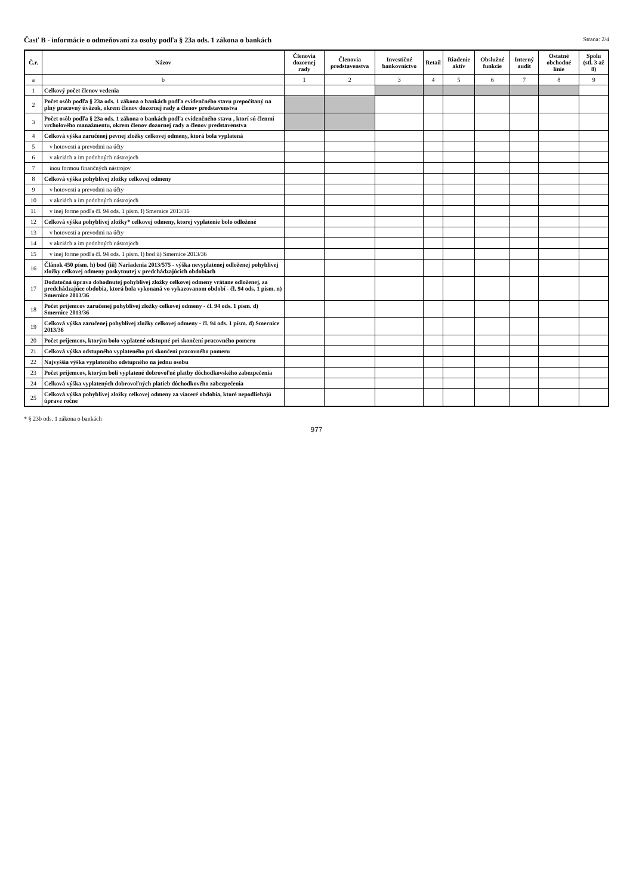Časť B - informácie o odmeňovaní za osoby podľa § 23a ods. 1 zákona o bankách
Strana: 2/4
| Č.r. | Názov | Členovia dozornej rady | Členovia predstavenstva | Investičné bankovníctvo | Retail | Riadenie aktív | Obslužné funkcie | Interný audit | Ostatné obchodné línie | Spolu (stĺ. 3 až 8) |
| --- | --- | --- | --- | --- | --- | --- | --- | --- | --- | --- |
| a | b | 1 | 2 | 3 | 4 | 5 | 6 | 7 | 8 | 9 |
| 1 | Celkový počet členov vedenia | | | | | | | | | |
| 2 | Počet osôb podľa § 23a ods. 1 zákona o bankách podľa evidenčného stavu prepočítaný na plný pracovný úväzok, okrem členov dozornej rady a členov predstavenstva | | | | | | | | | |
| 3 | Počet osôb podľa § 23a ods. 1 zákona o bankách podľa evidenčného stavu , ktorí sú členmi vrcholového manažmentu, okrem členov dozornej rady a členov predstavenstva | | | | | | | | | |
| 4 | Celková výška zaručenej pevnej zložky celkovej odmeny, ktorá bola vyplatená | | | | | | | | | |
| 5 | v hotovosti a prevodmi na účty | | | | | | | | | |
| 6 | v akciách a im podobných nástrojoch | | | | | | | | | |
| 7 | inou formou finančných nástrojov | | | | | | | | | |
| 8 | Celková výška pohyblivej zložky celkovej odmeny | | | | | | | | | |
| 9 | v hotovosti a prevodmi na účty | | | | | | | | | |
| 10 | v akciách a im podobných nástrojoch | | | | | | | | | |
| 11 | v inej forme podľa čl. 94 ods. 1 písm. l) Smernice 2013/36 | | | | | | | | | |
| 12 | Celková výška pohyblivej zložky* celkovej odmeny, ktorej vyplatenie bolo odložené | | | | | | | | | |
| 13 | v hotovosti a prevodmi na účty | | | | | | | | | |
| 14 | v akciách a im podobných nástrojoch | | | | | | | | | |
| 15 | v inej forme podľa čl. 94 ods. 1 písm. l) bod ii) Smernice 2013/36 | | | | | | | | | |
| 16 | Článok 450 písm. h) bod (iii) Nariadenia 2013/575 - výška nevyplatenej odloženej pohyblivej zložky celkovej odmeny poskytnutej v predchádzajúcich obdobiach | | | | | | | | | |
| 17 | Dodatočná úprava dohodnutej pohyblivej zložky celkovej odmeny vrátane odloženej, za predchádzajúce obdobia, ktorá bola vykonaná vo vykazovanom období - čl. 94 ods. 1 písm. n) Smernice 2013/36 | | | | | | | | | |
| 18 | Počet príjemcov zaručenej pohyblivej zložky celkovej odmeny - čl. 94 ods. 1 písm. d) Smernice 2013/36 | | | | | | | | | |
| 19 | Celková výška zaručenej pohyblivej zložky celkovej odmeny - čl. 94 ods. 1 písm. d) Smernice 2013/36 | | | | | | | | | |
| 20 | Počet príjemcov, ktorým bolo vyplatené odstupné pri skončení pracovného pomeru | | | | | | | | | |
| 21 | Celková výška odstupného vyplateného pri skončení pracovného pomeru | | | | | | | | | |
| 22 | Najvyššia výška vyplateného odstupného na jednu osobu | | | | | | | | | |
| 23 | Počet príjemcov, ktorým boli vyplatené dobrovoľné platby dôchodkovského zabezpečenia | | | | | | | | | |
| 24 | Celková výška vyplatených dobrovoľných platieb dôchodkového zabezpečenia | | | | | | | | | |
| 25 | Celková výška pohyblivej zložky celkovej odmeny za viaceré obdobia, ktoré nepodliehajú úprave ročne | | | | | | | | | |
* § 23b ods. 1 zákona o bankách
977